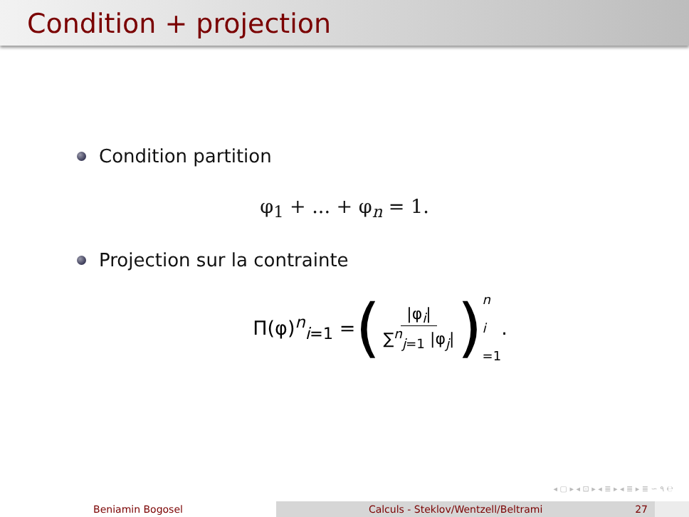Condition + projection
Condition partition
φ<sub>1</sub> + ... + φ<sub>n</sub> = 1.
Projection sur la contrainte
Π(φ)<sup>n</sup><sub>i=1</sub> = ( |φ<sub>i</sub>| ∑<sup>n</sup><sub>j=1</sub> |φ<sub>j</sub>| ) n
i
=1 .
◂ ▢ ▸ ◂ ⊡ ▸ ◂ ≣ ▸ ◂ ≣ ▸ ≣ ∽ ۹ ℮
Beniamin Bogosel Calculs - Steklov/Wentzell/Beltrami 27